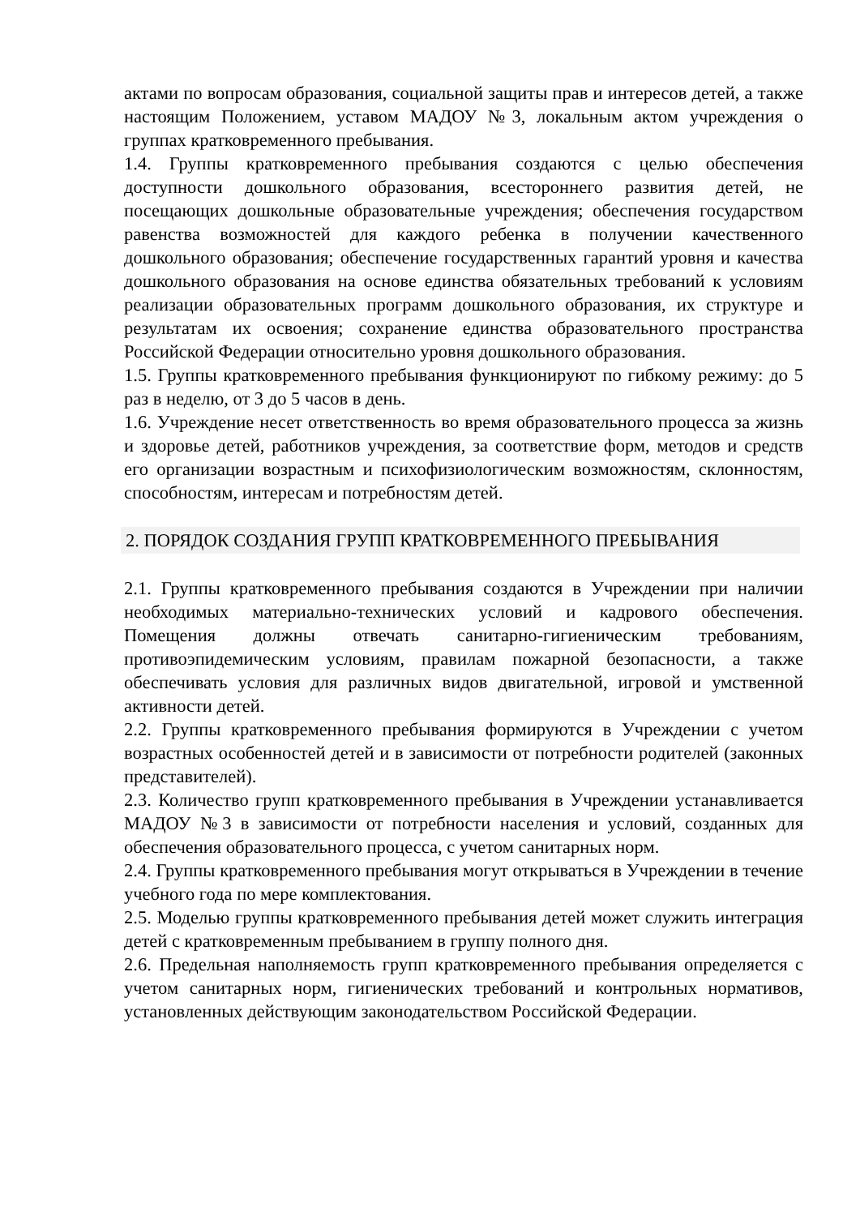актами по вопросам образования, социальной защиты прав и интересов детей, а также настоящим Положением, уставом МАДОУ №3, локальным актом учреждения о группах кратковременного пребывания.
1.4. Группы кратковременного пребывания создаются с целью обеспечения доступности дошкольного образования, всестороннего развития детей, не посещающих дошкольные образовательные учреждения; обеспечения государством равенства возможностей для каждого ребенка в получении качественного дошкольного образования; обеспечение государственных гарантий уровня и качества дошкольного образования на основе единства обязательных требований к условиям реализации образовательных программ дошкольного образования, их структуре и результатам их освоения; сохранение единства образовательного пространства Российской Федерации относительно уровня дошкольного образования.
1.5. Группы кратковременного пребывания функционируют по гибкому режиму: до 5 раз в неделю, от 3 до 5 часов в день.
1.6. Учреждение несет ответственность во время образовательного процесса за жизнь и здоровье детей, работников учреждения, за соответствие форм, методов и средств его организации возрастным и психофизиологическим возможностям, склонностям, способностям, интересам и потребностям детей.
2. ПОРЯДОК СОЗДАНИЯ ГРУПП КРАТКОВРЕМЕННОГО ПРЕБЫВАНИЯ
2.1. Группы кратковременного пребывания создаются в Учреждении при наличии необходимых материально-технических условий и кадрового обеспечения. Помещения должны отвечать санитарно-гигиеническим требованиям, противоэпидемическим условиям, правилам пожарной безопасности, а также обеспечивать условия для различных видов двигательной, игровой и умственной активности детей.
2.2. Группы кратковременного пребывания формируются в Учреждении с учетом возрастных особенностей детей и в зависимости от потребности родителей (законных представителей).
2.3. Количество групп кратковременного пребывания в Учреждении устанавливается МАДОУ №3 в зависимости от потребности населения и условий, созданных для обеспечения образовательного процесса, с учетом санитарных норм.
2.4. Группы кратковременного пребывания могут открываться в Учреждении в течение учебного года по мере комплектования.
2.5. Моделью группы кратковременного пребывания детей может служить интеграция детей с кратковременным пребыванием в группу полного дня.
2.6. Предельная наполняемость групп кратковременного пребывания определяется с учетом санитарных норм, гигиенических требований и контрольных нормативов, установленных действующим законодательством Российской Федерации.